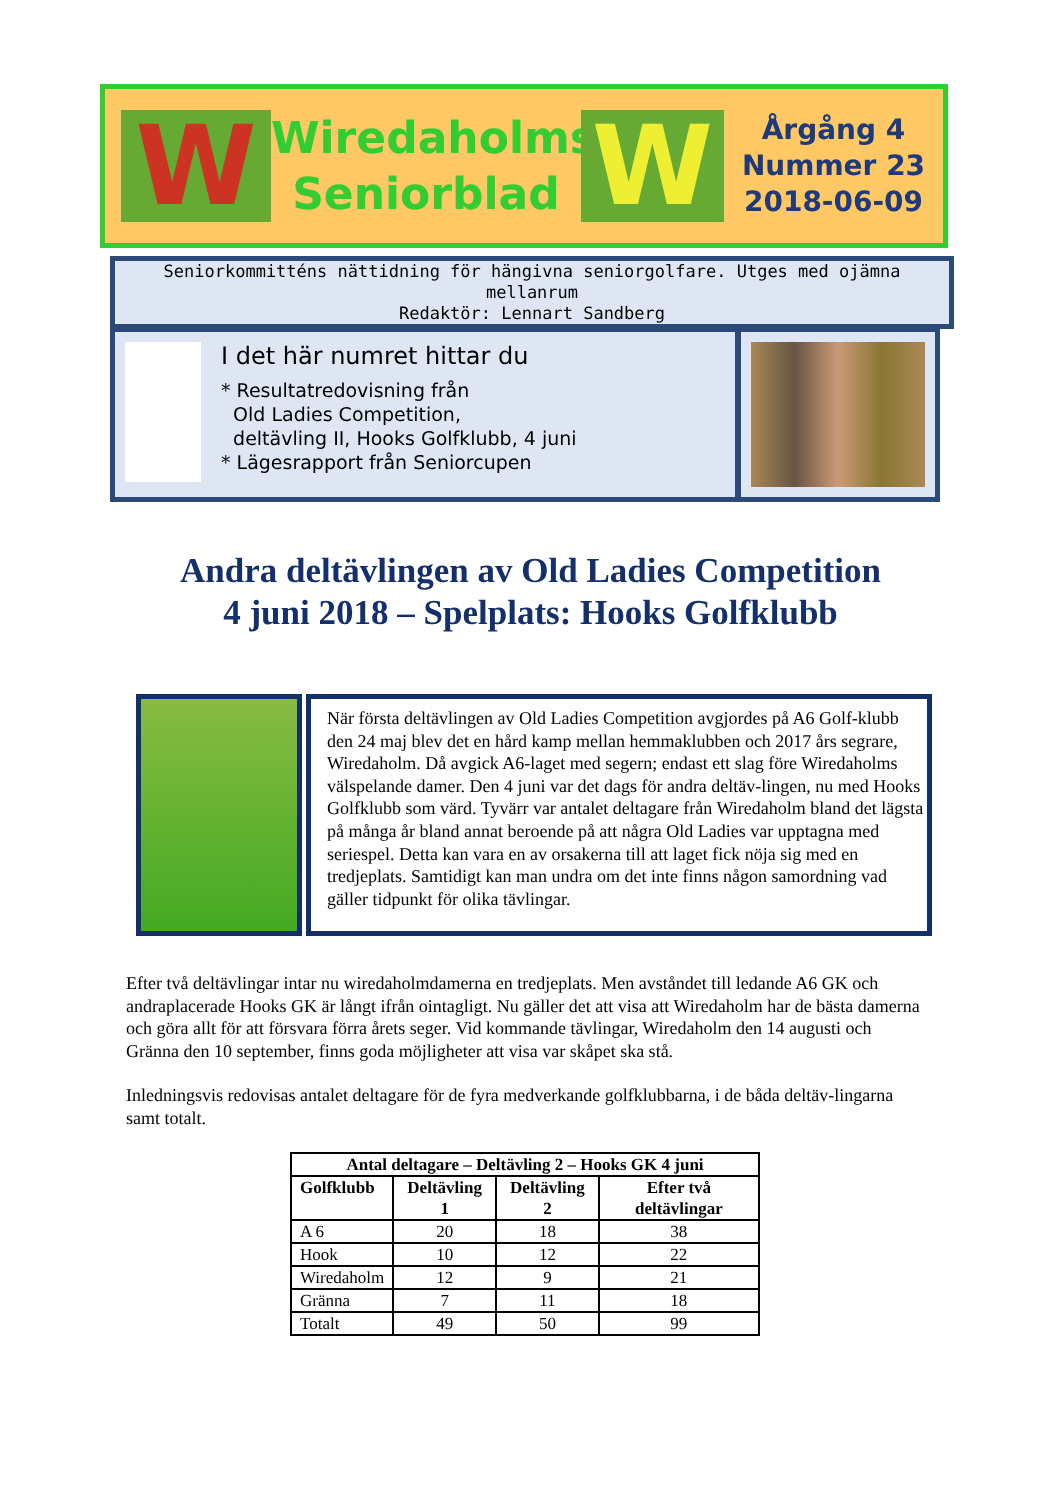W
Wiredaholms
Seniorblad
W
Årgång 4
Nummer 23
2018-06-09
Seniorkommitténs nättidning för hängivna seniorgolfare. Utges med ojämna mellanrum
Redaktör: Lennart Sandberg
I det här numret hittar du
* Resultatredovisning från
Old Ladies Competition,
deltävling II, Hooks Golfklubb, 4 juni
* Lägesrapport från Seniorcupen
Andra deltävlingen av Old Ladies Competition
4 juni 2018 – Spelplats: Hooks Golfklubb
När första deltävlingen av Old Ladies Competition avgjordes på A6 Golf-klubb den 24 maj blev det en hård kamp mellan hemmaklubben och 2017 års segrare, Wiredaholm. Då avgick A6-laget med segern; endast ett slag före Wiredaholms välspelande damer. Den 4 juni var det dags för andra deltäv-lingen, nu med Hooks Golfklubb som värd. Tyvärr var antalet deltagare från Wiredaholm bland det lägsta på många år bland annat beroende på att några Old Ladies var upptagna med seriespel. Detta kan vara en av orsakerna till att laget fick nöja sig med en tredjeplats. Samtidigt kan man undra om det inte finns någon samordning vad gäller tidpunkt för olika tävlingar.
Efter två deltävlingar intar nu wiredaholmdamerna en tredjeplats. Men avståndet till ledande A6 GK och andraplacerade Hooks GK är långt ifrån ointagligt. Nu gäller det att visa att Wiredaholm har de bästa damerna och göra allt för att försvara förra årets seger. Vid kommande tävlingar, Wiredaholm den 14 augusti och Gränna den 10 september, finns goda möjligheter att visa var skåpet ska stå.
Inledningsvis redovisas antalet deltagare för de fyra medverkande golfklubbarna, i de båda deltäv-lingarna samt totalt.
| Antal deltagare – Deltävling 2 – Hooks GK 4 juni | | | |
| --- | --- | --- | --- |
| Golfklubb | Deltävling 1 | Deltävling 2 | Efter två deltävlingar |
| A 6 | 20 | 18 | 38 |
| Hook | 10 | 12 | 22 |
| Wiredaholm | 12 | 9 | 21 |
| Gränna | 7 | 11 | 18 |
| Totalt | 49 | 50 | 99 |